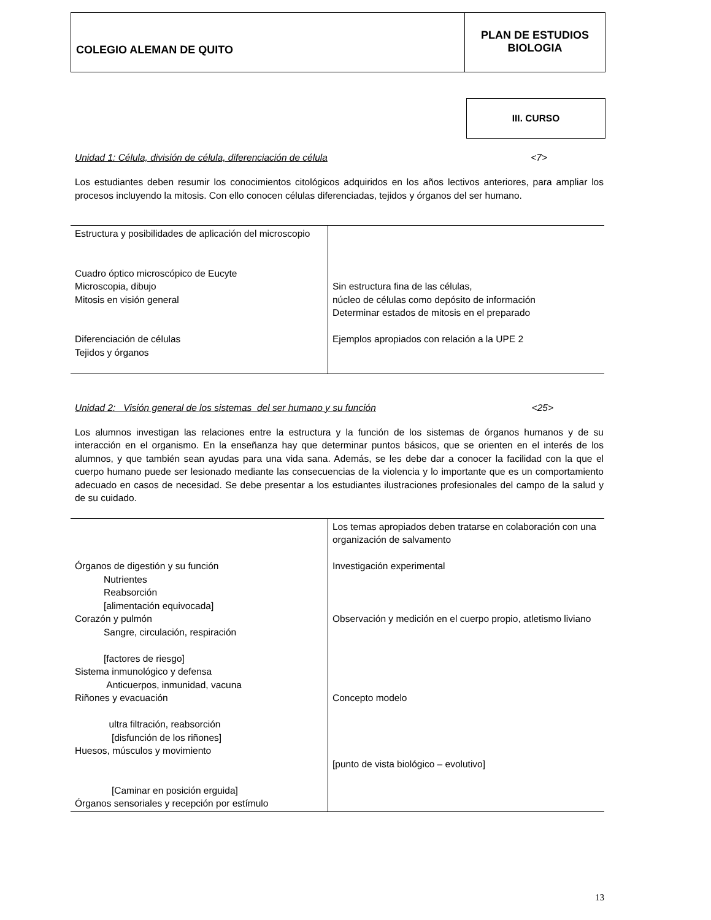COLEGIO ALEMAN DE QUITO
PLAN DE ESTUDIOS
BIOLOGIA
III. CURSO
Unidad 1: Célula, división de célula, diferenciación de célula <7>
Los estudiantes deben resumir los conocimientos citológicos adquiridos en los años lectivos anteriores, para ampliar los procesos incluyendo la mitosis. Con ello conocen células diferenciadas, tejidos y órganos del ser humano.
| Estructura y posibilidades de aplicación del microscopio Cuadro óptico microscópico de Eucyte Microscopia, dibujo Mitosis en visión general Diferenciación de células Tejidos y órganos | Sin estructura fina de las células, núcleo de células como depósito de información Determinar estados de mitosis en el preparado Ejemplos apropiados con relación a la UPE 2 |
Unidad 2: Visión general de los sistemas del ser humano y su función <25>
Los alumnos investigan las relaciones entre la estructura y la función de los sistemas de órganos humanos y de su interacción en el organismo. En la enseñanza hay que determinar puntos básicos, que se orienten en el interés de los alumnos, y que también sean ayudas para una vida sana. Además, se les debe dar a conocer la facilidad con la que el cuerpo humano puede ser lesionado mediante las consecuencias de la violencia y lo importante que es un comportamiento adecuado en casos de necesidad. Se debe presentar a los estudiantes ilustraciones profesionales del campo de la salud y de su cuidado.
| Órganos de digestión y su función Nutrientes Reabsorción [alimentación equivocada] Corazón y pulmón Sangre, circulación, respiración [factores de riesgo] Sistema inmunológico y defensa Anticuerpos, inmunidad, vacuna Riñones y evacuación ultra filtración, reabsorción [disfunción de los riñones] Huesos, músculos y movimiento [Caminar en posición erguida] Órganos sensoriales y recepción por estímulo | Los temas apropiados deben tratarse en colaboración con una organización de salvamento Investigación experimental Observación y medición en el cuerpo propio, atletismo liviano Concepto modelo [punto de vista biológico – evolutivo] |
13